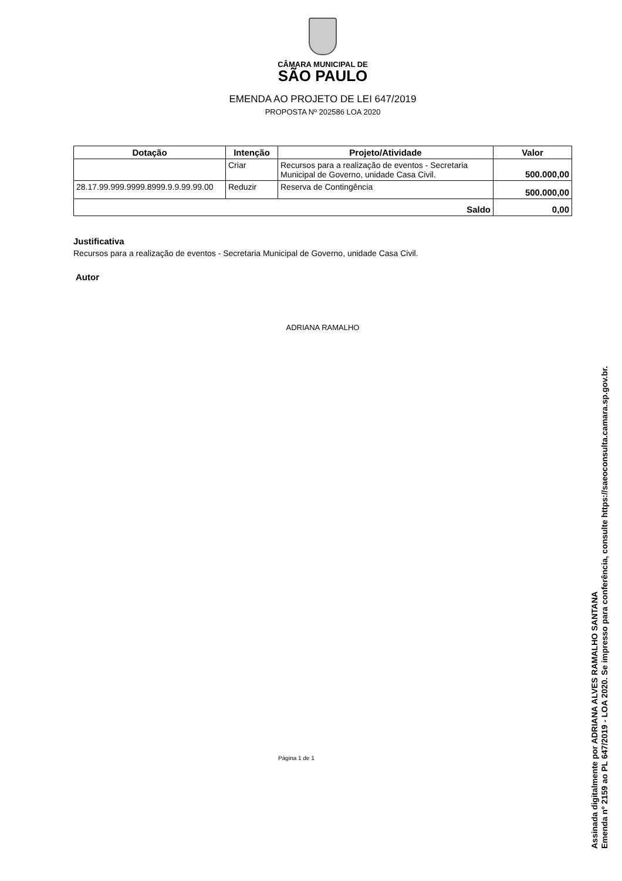CÂMARA MUNICIPAL DE
SÃO PAULO
EMENDA AO PROJETO DE LEI 647/2019
PROPOSTA Nº 202586 LOA 2020
| Dotação | Intenção | Projeto/Atividade | Valor |
| --- | --- | --- | --- |
| | Criar | Recursos para a realização de eventos - Secretaria Municipal de Governo, unidade Casa Civil. | 500.000,00 |
| 28.17.99.999.9999.8999.9.9.99.99.00 | Reduzir | Reserva de Contingência | 500.000,00 |
| Saldo | | | 0,00 |
Justificativa
Recursos para a realização de eventos - Secretaria Municipal de Governo, unidade Casa Civil.
Autor
ADRIANA RAMALHO
Página 1 de 1
Assinada digitalmente por ADRIANA ALVES RAMALHO SANTANA
Emenda nº 2159 ao PL 647/2019 - LOA 2020. Se impresso para conferência, consulte https://saeoconsulta.camara.sp.gov.br.